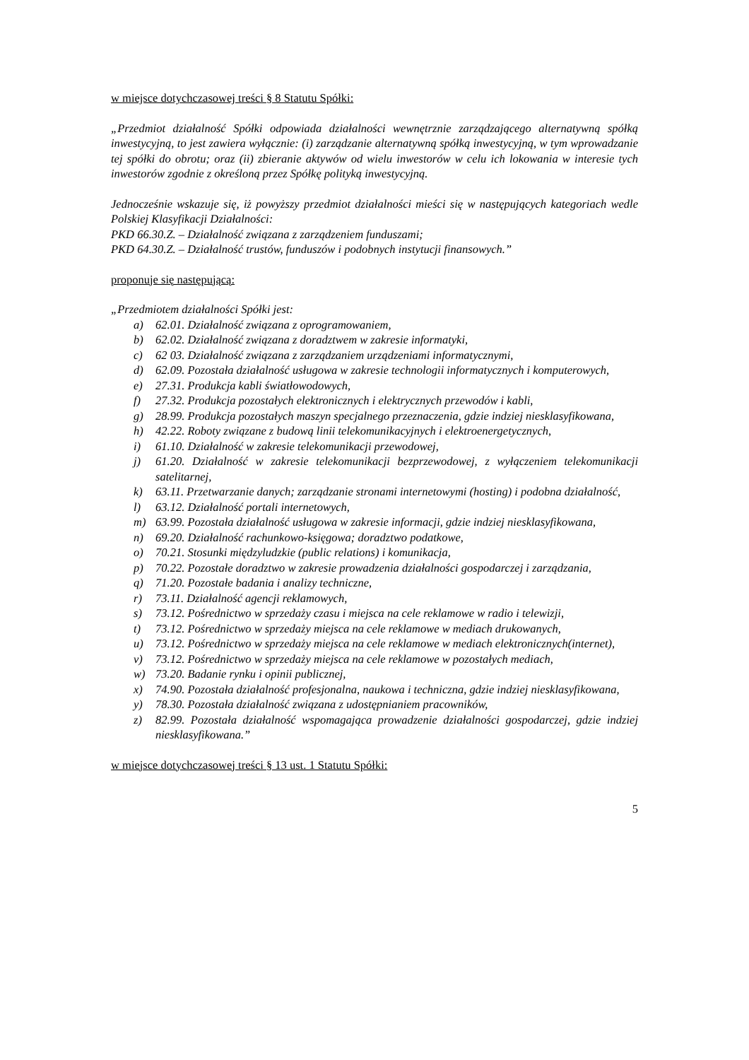w miejsce dotychczasowej treści § 8 Statutu Spółki:
„Przedmiot działalność Spółki odpowiada działalności wewnętrznie zarządzającego alternatywną spółką inwestycyjną, to jest zawiera wyłącznie: (i) zarządzanie alternatywną spółką inwestycyjną, w tym wprowadzanie tej spółki do obrotu; oraz (ii) zbieranie aktywów od wielu inwestorów w celu ich lokowania w interesie tych inwestorów zgodnie z określoną przez Spółkę polityką inwestycyjną.
Jednocześnie wskazuje się, iż powyższy przedmiot działalności mieści się w następujących kategoriach wedle Polskiej Klasyfikacji Działalności:
PKD 66.30.Z. – Działalność związana z zarządzeniem funduszami;
PKD 64.30.Z. – Działalność trustów, funduszów i podobnych instytucji finansowych.”
proponuje się następującą:
„Przedmiotem działalności Spółki jest:
a) 62.01. Działalność związana z oprogramowaniem,
b) 62.02. Działalność związana z doradztwem w zakresie informatyki,
c) 62 03. Działalność związana z zarządzaniem urządzeniami informatycznymi,
d) 62.09. Pozostała działalność usługowa w zakresie technologii informatycznych i komputerowych,
e) 27.31. Produkcja kabli światłowodowych,
f) 27.32. Produkcja pozostałych elektronicznych i elektrycznych przewodów i kabli,
g) 28.99. Produkcja pozostałych maszyn specjalnego przeznaczenia, gdzie indziej niesklasyfikowana,
h) 42.22. Roboty związane z budową linii telekomunikacyjnych i elektroenergetycznych,
i) 61.10. Działalność w zakresie telekomunikacji przewodowej,
j) 61.20. Działalność w zakresie telekomunikacji bezprzewodowej, z wyłączeniem telekomunikacji satelitarnej,
k) 63.11. Przetwarzanie danych; zarządzanie stronami internetowymi (hosting) i podobna działalność,
l) 63.12. Działalność portali internetowych,
m) 63.99. Pozostała działalność usługowa w zakresie informacji, gdzie indziej niesklasyfikowana,
n) 69.20. Działalność rachunkowo-księgowa; doradztwo podatkowe,
o) 70.21. Stosunki międzyludzkie (public relations) i komunikacja,
p) 70.22. Pozostałe doradztwo w zakresie prowadzenia działalności gospodarczej i zarządzania,
q) 71.20. Pozostałe badania i analizy techniczne,
r) 73.11. Działalność agencji reklamowych,
s) 73.12. Pośrednictwo w sprzedaży czasu i miejsca na cele reklamowe w radio i telewizji,
t) 73.12. Pośrednictwo w sprzedaży miejsca na cele reklamowe w mediach drukowanych,
u) 73.12. Pośrednictwo w sprzedaży miejsca na cele reklamowe w mediach elektronicznych(internet),
v) 73.12. Pośrednictwo w sprzedaży miejsca na cele reklamowe w pozostałych mediach,
w) 73.20. Badanie rynku i opinii publicznej,
x) 74.90. Pozostała działalność profesjonalna, naukowa i techniczna, gdzie indziej niesklasyfikowana,
y) 78.30. Pozostała działalność związana z udostępnianiem pracowników,
z) 82.99. Pozostała działalność wspomagająca prowadzenie działalności gospodarczej, gdzie indziej niesklasyfikowana.”
w miejsce dotychczasowej treści § 13 ust. 1 Statutu Spółki:
5